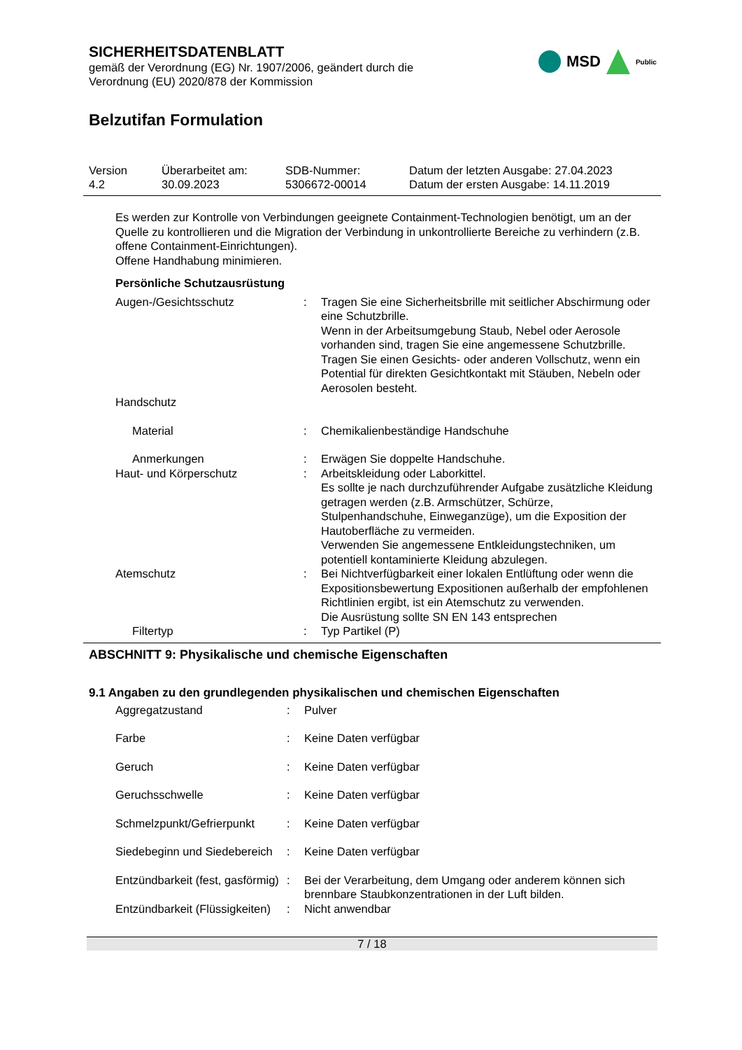SICHERHEITSDATENBLATT
gemäß der Verordnung (EG) Nr. 1907/2006, geändert durch die
Verordnung (EU) 2020/878 der Kommission
MSD
Public
Belzutifan Formulation
| Version 4.2 | Überarbeitet am: 30.09.2023 | SDB-Nummer: 5306672-00014 | Datum der letzten Ausgabe: 27.04.2023 Datum der ersten Ausgabe: 14.11.2019 |
Es werden zur Kontrolle von Verbindungen geeignete Containment-Technologien benötigt, um an der Quelle zu kontrollieren und die Migration der Verbindung in unkontrollierte Bereiche zu verhindern (z.B. offene Containment-Einrichtungen).
Offene Handhabung minimieren.
Persönliche Schutzausrüstung
| Augen-/Gesichtsschutz | : | Tragen Sie eine Sicherheitsbrille mit seitlicher Abschirmung oder eine Schutzbrille. Wenn in der Arbeitsumgebung Staub, Nebel oder Aerosole vorhanden sind, tragen Sie eine angemessene Schutzbrille. Tragen Sie einen Gesichts- oder anderen Vollschutz, wenn ein Potential für direkten Gesichtkontakt mit Stäuben, Nebeln oder Aerosolen besteht. |
| Handschutz | | |
| Material | : | Chemikalienbeständige Handschuhe |
| Anmerkungen | : | Erwägen Sie doppelte Handschuhe. |
| Haut- und Körperschutz | : | Arbeitskleidung oder Laborkittel. Es sollte je nach durchzuführender Aufgabe zusätzliche Kleidung getragen werden (z.B. Armschützer, Schürze, Stulpenhandschuhe, Einweganzüge), um die Exposition der Hautoberfläche zu vermeiden. Verwenden Sie angemessene Entkleidungstechniken, um potentiell kontaminierte Kleidung abzulegen. |
| Atemschutz | : | Bei Nichtverfügbarkeit einer lokalen Entlüftung oder wenn die Expositionsbewertung Expositionen außerhalb der empfohlenen Richtlinien ergibt, ist ein Atemschutz zu verwenden. Die Ausrüstung sollte SN EN 143 entsprechen |
| Filtertyp | : | Typ Partikel (P) |
ABSCHNITT 9: Physikalische und chemische Eigenschaften
9.1 Angaben zu den grundlegenden physikalischen und chemischen Eigenschaften
| Aggregatzustand | : | Pulver |
| Farbe | : | Keine Daten verfügbar |
| Geruch | : | Keine Daten verfügbar |
| Geruchsschwelle | : | Keine Daten verfügbar |
| Schmelzpunkt/Gefrierpunkt | : | Keine Daten verfügbar |
| Siedebeginn und Siedebereich | : | Keine Daten verfügbar |
| Entzündbarkeit (fest, gasförmig) | : | Bei der Verarbeitung, dem Umgang oder anderem können sich brennbare Staubkonzentrationen in der Luft bilden. |
| Entzündbarkeit (Flüssigkeiten) | : | Nicht anwendbar |
7 / 18